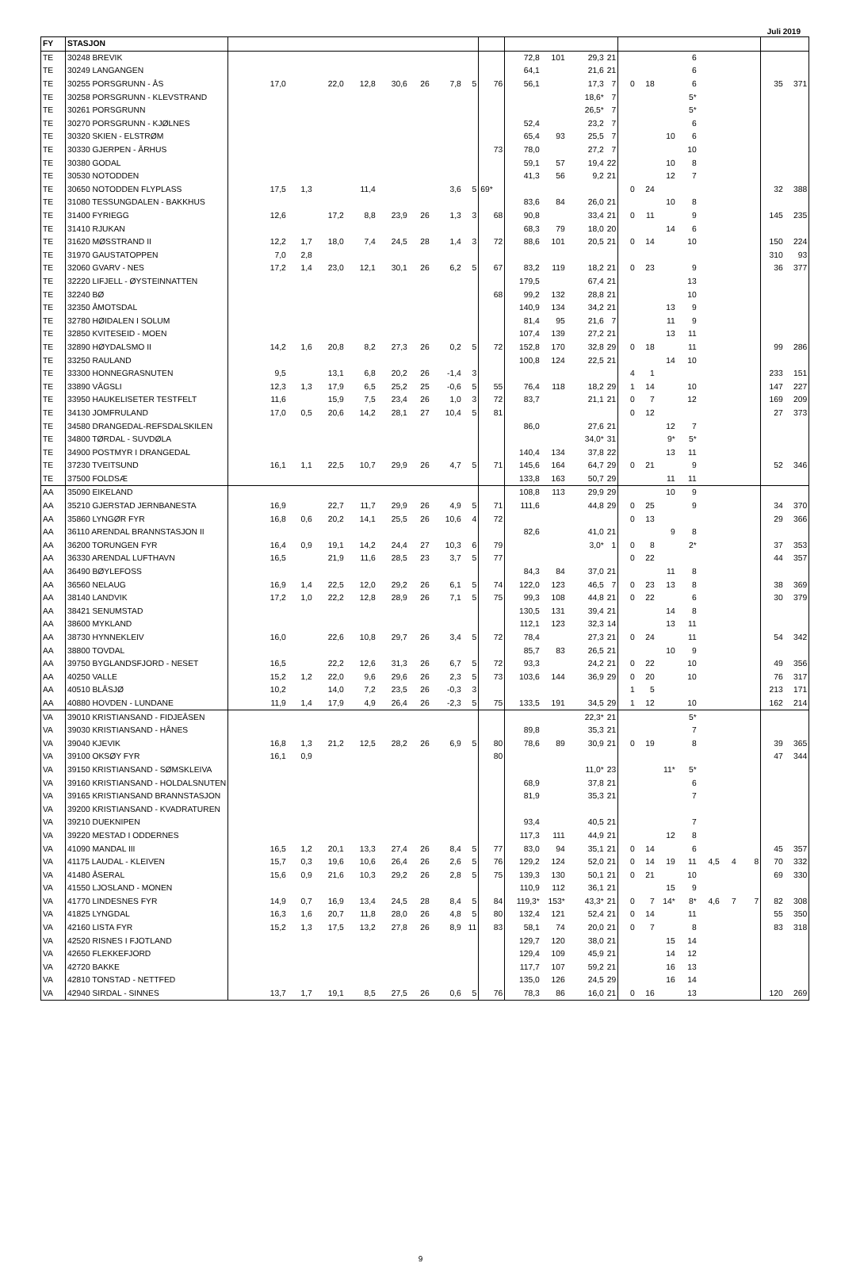Juli 2019
| FY | STASJON | | | | | | | | | | | | | | | | | | | | | | |
| --- | --- | --- | --- | --- | --- | --- | --- | --- | --- | --- | --- | --- | --- | --- | --- | --- | --- | --- | --- | --- | --- | --- | --- |
| TE | 30248 BREVIK | | | | | | | | | | 72,8 | 101 | 29,3 | 21 | | | | 6 | | | | | |
| TE | 30249 LANGANGEN | | | | | | | | | | 64,1 | | 21,6 | 21 | | | | 6 | | | | | |
| TE | 30255 PORSGRUNN - ÅS | 17,0 | | 22,0 | 12,8 | 30,6 | 26 | 7,8 | 5 | 76 | 56,1 | | 17,3 | 7 | 0 | 18 | | 6 | | | | 35 | 371 |
| TE | 30258 PORSGRUNN - KLEVSTRAND | | | | | | | | | | | | 18,6* | 7 | | | | 5* | | | | | |
| TE | 30261 PORSGRUNN | | | | | | | | | | | | 26,5* | 7 | | | | 5* | | | | | |
| TE | 30270 PORSGRUNN - KJØLNES | | | | | | | | | | 52,4 | | 23,2 | 7 | | | | 6 | | | | | |
| TE | 30320 SKIEN - ELSTRØM | | | | | | | | | | 65,4 | 93 | 25,5 | 7 | | | 10 | 6 | | | | | |
| TE | 30330 GJERPEN - ÅRHUS | | | | | | | | | 73 | 78,0 | | 27,2 | 7 | | | | 10 | | | | | |
| TE | 30380 GODAL | | | | | | | | | | 59,1 | 57 | 19,4 | 22 | | | 10 | 8 | | | | | |
| TE | 30530 NOTODDEN | | | | | | | | | | 41,3 | 56 | 9,2 | 21 | | | 12 | 7 | | | | | |
| TE | 30650 NOTODDEN FLYPLASS | 17,5 | 1,3 | | 11,4 | | | 3,6 | 5 | 69* | | | | | 0 | 24 | | | | | | 32 | 388 |
| TE | 31080 TESSUNGDALEN - BAKKHUS | | | | | | | | | | 83,6 | 84 | 26,0 | 21 | | | 10 | 8 | | | | | |
| TE | 31400 FYRIEGG | 12,6 | | 17,2 | 8,8 | 23,9 | 26 | 1,3 | 3 | 68 | 90,8 | | 33,4 | 21 | 0 | 11 | | 9 | | | | 145 | 235 |
| TE | 31410 RJUKAN | | | | | | | | | | 68,3 | 79 | 18,0 | 20 | | | 14 | 6 | | | | | |
| TE | 31620 MØSSTRAND II | 12,2 | 1,7 | 18,0 | 7,4 | 24,5 | 28 | 1,4 | 3 | 72 | 88,6 | 101 | 20,5 | 21 | 0 | 14 | | 10 | | | | 150 | 224 |
| TE | 31970 GAUSTATOPPEN | 7,0 | 2,8 | | | | | | | | | | | | | | | | | | | 310 | 93 |
| TE | 32060 GVARV - NES | 17,2 | 1,4 | 23,0 | 12,1 | 30,1 | 26 | 6,2 | 5 | 67 | 83,2 | 119 | 18,2 | 21 | 0 | 23 | | 9 | | | | 36 | 377 |
| TE | 32220 LIFJELL - ØYSTEINNATTEN | | | | | | | | | | 179,5 | | 67,4 | 21 | | | | 13 | | | | | |
| TE | 32240 BØ | | | | | | | | | 68 | 99,2 | 132 | 28,8 | 21 | | | | 10 | | | | | |
| TE | 32350 ÅMOTSDAL | | | | | | | | | | 140,9 | 134 | 34,2 | 21 | | | 13 | 9 | | | | | |
| TE | 32780 HØIDALEN I SOLUM | | | | | | | | | | 81,4 | 95 | 21,6 | 7 | | | 11 | 9 | | | | | |
| TE | 32850 KVITESEID - MOEN | | | | | | | | | | 107,4 | 139 | 27,2 | 21 | | | 13 | 11 | | | | | |
| TE | 32890 HØYDALSMO II | 14,2 | 1,6 | 20,8 | 8,2 | 27,3 | 26 | 0,2 | 5 | 72 | 152,8 | 170 | 32,8 | 29 | 0 | 18 | | 11 | | | | 99 | 286 |
| TE | 33250 RAULAND | | | | | | | | | | 100,8 | 124 | 22,5 | 21 | | | 14 | 10 | | | | | |
| TE | 33300 HONNEGRASNUTEN | 9,5 | | 13,1 | 6,8 | 20,2 | 26 | -1,4 | 3 | | | | | | 4 | 1 | | | | | | 233 | 151 |
| TE | 33890 VÅGSLI | 12,3 | 1,3 | 17,9 | 6,5 | 25,2 | 25 | -0,6 | 5 | 55 | 76,4 | 118 | 18,2 | 29 | 1 | 14 | | 10 | | | | 147 | 227 |
| TE | 33950 HAUKELISETER TESTFELT | 11,6 | | 15,9 | 7,5 | 23,4 | 26 | 1,0 | 3 | 72 | 83,7 | | 21,1 | 21 | 0 | 7 | | 12 | | | | 169 | 209 |
| TE | 34130 JOMFRULAND | 17,0 | 0,5 | 20,6 | 14,2 | 28,1 | 27 | 10,4 | 5 | 81 | | | | | 0 | 12 | | | | | | 27 | 373 |
| TE | 34580 DRANGEDAL-REFSDALSKILEN | | | | | | | | | | 86,0 | | 27,6 | 21 | | | 12 | 7 | | | | | |
| TE | 34800 TØRDAL - SUVDØLA | | | | | | | | | | | | 34,0* | 31 | | | 9* | 5* | | | | | |
| TE | 34900 POSTMYR I DRANGEDAL | | | | | | | | | | 140,4 | 134 | 37,8 | 22 | | | 13 | 11 | | | | | |
| TE | 37230 TVEITSUND | 16,1 | 1,1 | 22,5 | 10,7 | 29,9 | 26 | 4,7 | 5 | 71 | 145,6 | 164 | 64,7 | 29 | 0 | 21 | | 9 | | | | 52 | 346 |
| TE | 37500 FOLDSÆ | | | | | | | | | | 133,8 | 163 | 50,7 | 29 | | | 11 | 11 | | | | | |
| AA | 35090 EIKELAND | | | | | | | | | | 108,8 | 113 | 29,9 | 29 | | | 10 | 9 | | | | | |
| AA | 35210 GJERSTAD JERNBANESTA | 16,9 | | 22,7 | 11,7 | 29,9 | 26 | 4,9 | 5 | 71 | 111,6 | | 44,8 | 29 | 0 | 25 | | 9 | | | | 34 | 370 |
| AA | 35860 LYNGØR FYR | 16,8 | 0,6 | 20,2 | 14,1 | 25,5 | 26 | 10,6 | 4 | 72 | | | | | 0 | 13 | | | | | | 29 | 366 |
| AA | 36110 ARENDAL BRANNSTASJON II | | | | | | | | | | 82,6 | | 41,0 | 21 | | | 9 | 8 | | | | | |
| AA | 36200 TORUNGEN FYR | 16,4 | 0,9 | 19,1 | 14,2 | 24,4 | 27 | 10,3 | 6 | 79 | | | 3,0* | 1 | 0 | 8 | | 2* | | | | 37 | 353 |
| AA | 36330 ARENDAL LUFTHAVN | 16,5 | | 21,9 | 11,6 | 28,5 | 23 | 3,7 | 5 | 77 | | | | | 0 | 22 | | | | | | 44 | 357 |
| AA | 36490 BØYLEFOSS | | | | | | | | | | 84,3 | 84 | 37,0 | 21 | | | 11 | 8 | | | | | |
| AA | 36560 NELAUG | 16,9 | 1,4 | 22,5 | 12,0 | 29,2 | 26 | 6,1 | 5 | 74 | 122,0 | 123 | 46,5 | 7 | 0 | 23 | 13 | 8 | | | | 38 | 369 |
| AA | 38140 LANDVIK | 17,2 | 1,0 | 22,2 | 12,8 | 28,9 | 26 | 7,1 | 5 | 75 | 99,3 | 108 | 44,8 | 21 | 0 | 22 | | 6 | | | | 30 | 379 |
| AA | 38421 SENUMSTAD | | | | | | | | | | 130,5 | 131 | 39,4 | 21 | | | 14 | 8 | | | | | |
| AA | 38600 MYKLAND | | | | | | | | | | 112,1 | 123 | 32,3 | 14 | | | 13 | 11 | | | | | |
| AA | 38730 HYNNEKLEIV | 16,0 | | 22,6 | 10,8 | 29,7 | 26 | 3,4 | 5 | 72 | 78,4 | | 27,3 | 21 | 0 | 24 | | 11 | | | | 54 | 342 |
| AA | 38800 TOVDAL | | | | | | | | | | 85,7 | 83 | 26,5 | 21 | | | 10 | 9 | | | | | |
| AA | 39750 BYGLANDSFJORD - NESET | 16,5 | | 22,2 | 12,6 | 31,3 | 26 | 6,7 | 5 | 72 | 93,3 | | 24,2 | 21 | 0 | 22 | | 10 | | | | 49 | 356 |
| AA | 40250 VALLE | 15,2 | 1,2 | 22,0 | 9,6 | 29,6 | 26 | 2,3 | 5 | 73 | 103,6 | 144 | 36,9 | 29 | 0 | 20 | | 10 | | | | 76 | 317 |
| AA | 40510 BLÅSJØ | 10,2 | | 14,0 | 7,2 | 23,5 | 26 | -0,3 | 3 | | | | | | 1 | 5 | | | | | | 213 | 171 |
| AA | 40880 HOVDEN - LUNDANE | 11,9 | 1,4 | 17,9 | 4,9 | 26,4 | 26 | -2,3 | 5 | 75 | 133,5 | 191 | 34,5 | 29 | 1 | 12 | | 10 | | | | 162 | 214 |
| VA | 39010 KRISTIANSAND - FIDJEÅSEN | | | | | | | | | | | | 22,3* | 21 | | | | 5* | | | | | |
| VA | 39030 KRISTIANSAND - HÅNES | | | | | | | | | | 89,8 | | 35,3 | 21 | | | | 7 | | | | | |
| VA | 39040 KJEVIK | 16,8 | 1,3 | 21,2 | 12,5 | 28,2 | 26 | 6,9 | 5 | 80 | 78,6 | 89 | 30,9 | 21 | 0 | 19 | | 8 | | | | 39 | 365 |
| VA | 39100 OKSØY FYR | 16,1 | 0,9 | | | | | | | 80 | | | | | | | | | | | | 47 | 344 |
| VA | 39150 KRISTIANSAND - SØMSKLEIVA | | | | | | | | | | | | 11,0* | 23 | | | 11* | 5* | | | | | |
| VA | 39160 KRISTIANSAND - HOLDALSNUTEN | | | | | | | | | | 68,9 | | 37,8 | 21 | | | | 6 | | | | | |
| VA | 39165 KRISTIANSAND BRANNSTASJON | | | | | | | | | | 81,9 | | 35,3 | 21 | | | | 7 | | | | | |
| VA | 39200 KRISTIANSAND - KVADRATUREN | | | | | | | | | | | | | | | | | | | | | | |
| VA | 39210 DUEKNIPEN | | | | | | | | | | 93,4 | | 40,5 | 21 | | | | 7 | | | | | |
| VA | 39220 MESTAD I ODDERNES | | | | | | | | | | 117,3 | 111 | 44,9 | 21 | | | 12 | 8 | | | | | |
| VA | 41090 MANDAL III | 16,5 | 1,2 | 20,1 | 13,3 | 27,4 | 26 | 8,4 | 5 | 77 | 83,0 | 94 | 35,1 | 21 | 0 | 14 | | 6 | | | | 45 | 357 |
| VA | 41175 LAUDAL - KLEIVEN | 15,7 | 0,3 | 19,6 | 10,6 | 26,4 | 26 | 2,6 | 5 | 76 | 129,2 | 124 | 52,0 | 21 | 0 | 14 | 19 | 11 | 4,5 | 4 | 8 | 70 | 332 |
| VA | 41480 ÅSERAL | 15,6 | 0,9 | 21,6 | 10,3 | 29,2 | 26 | 2,8 | 5 | 75 | 139,3 | 130 | 50,1 | 21 | 0 | 21 | | 10 | | | | 69 | 330 |
| VA | 41550 LJOSLAND - MONEN | | | | | | | | | | 110,9 | 112 | 36,1 | 21 | | | 15 | 9 | | | | | |
| VA | 41770 LINDESNES FYR | 14,9 | 0,7 | 16,9 | 13,4 | 24,5 | 28 | 8,4 | 5 | 84 | 119,3* | 153* | 43,3* | 21 | 0 | 7 | 14* | 8* | 4,6 | 7 | 7 | 82 | 308 |
| VA | 41825 LYNGDAL | 16,3 | 1,6 | 20,7 | 11,8 | 28,0 | 26 | 4,8 | 5 | 80 | 132,4 | 121 | 52,4 | 21 | 0 | 14 | | 11 | | | | 55 | 350 |
| VA | 42160 LISTA FYR | 15,2 | 1,3 | 17,5 | 13,2 | 27,8 | 26 | 8,9 | 11 | 83 | 58,1 | 74 | 20,0 | 21 | 0 | 7 | | 8 | | | | 83 | 318 |
| VA | 42520 RISNES I FJOTLAND | | | | | | | | | | 129,7 | 120 | 38,0 | 21 | | | 15 | 14 | | | | | |
| VA | 42650 FLEKKEFJORD | | | | | | | | | | 129,4 | 109 | 45,9 | 21 | | | 14 | 12 | | | | | |
| VA | 42720 BAKKE | | | | | | | | | | 117,7 | 107 | 59,2 | 21 | | | 16 | 13 | | | | | |
| VA | 42810 TONSTAD - NETTFED | | | | | | | | | | 135,0 | 126 | 24,5 | 29 | | | 16 | 14 | | | | | |
| VA | 42940 SIRDAL - SINNES | 13,7 | 1,7 | 19,1 | 8,5 | 27,5 | 26 | 0,6 | 5 | 76 | 78,3 | 86 | 16,0 | 21 | 0 | 16 | | 13 | | | | 120 | 269 |
9